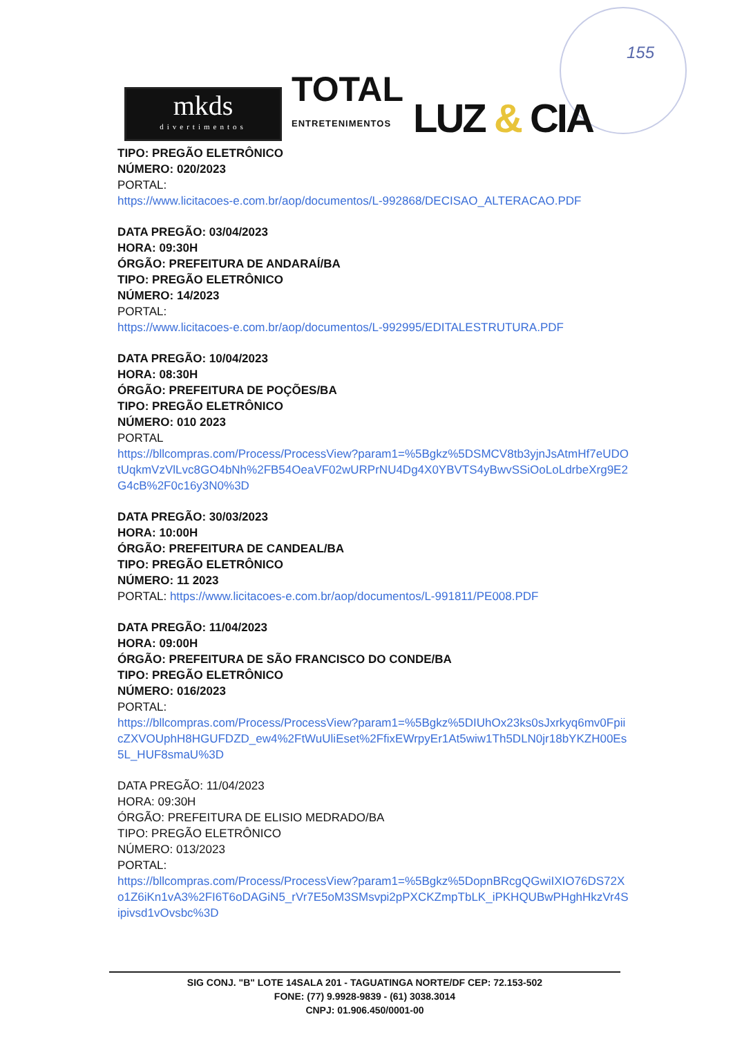155
mkds
divertimentos
TOTAL
ENTRETENIMENTOS
LUZ & CIA
TIPO: PREGÃO ELETRÔNICO
NÚMERO: 020/2023
PORTAL:
https://www.licitacoes-e.com.br/aop/documentos/L-992868/DECISAO_ALTERACAO.PDF
DATA PREGÃO: 03/04/2023
HORA: 09:30H
ÓRGÃO: PREFEITURA DE ANDARAÍ/BA
TIPO: PREGÃO ELETRÔNICO
NÚMERO: 14/2023
PORTAL:
https://www.licitacoes-e.com.br/aop/documentos/L-992995/EDITALESTRUTURA.PDF
DATA PREGÃO: 10/04/2023
HORA: 08:30H
ÓRGÃO: PREFEITURA DE POÇÕES/BA
TIPO: PREGÃO ELETRÔNICO
NÚMERO: 010 2023
PORTAL
https://bllcompras.com/Process/ProcessView?param1=%5Bgkz%5DSMCV8tb3yjnJsAtmHf7eUDOtUqkmVzVlLvc8GO4bNh%2FB54OeaVF02wURPrNU4Dg4X0YBVTS4yBwvSSiOoLoLdrbeXrg9E2G4cB%2F0c16y3N0%3D
DATA PREGÃO: 30/03/2023
HORA: 10:00H
ÓRGÃO: PREFEITURA DE CANDEAL/BA
TIPO: PREGÃO ELETRÔNICO
NÚMERO: 11 2023
PORTAL: https://www.licitacoes-e.com.br/aop/documentos/L-991811/PE008.PDF
DATA PREGÃO: 11/04/2023
HORA: 09:00H
ÓRGÃO: PREFEITURA DE SÃO FRANCISCO DO CONDE/BA
TIPO: PREGÃO ELETRÔNICO
NÚMERO: 016/2023
PORTAL:
https://bllcompras.com/Process/ProcessView?param1=%5Bgkz%5DIUhOx23ks0sJxrkyq6mv0FpiicZXVOUphH8HGUFDZD_ew4%2FtWuUliEset%2FfixEWrpyEr1At5wiw1Th5DLN0jr18bYKZH00Es5L_HUF8smaU%3D
DATA PREGÃO: 11/04/2023
HORA: 09:30H
ÓRGÃO: PREFEITURA DE ELISIO MEDRADO/BA
TIPO: PREGÃO ELETRÔNICO
NÚMERO: 013/2023
PORTAL:
https://bllcompras.com/Process/ProcessView?param1=%5Bgkz%5DopnBRcgQGwiIXIO76DS72Xo1Z6iKn1vA3%2FI6T6oDAGiN5_rVr7E5oM3SMsvpi2pPXCKZmpTbLK_iPKHQUBwPHghHkzVr4Sipivsd1vOvsbc%3D
SIG CONJ. "B" LOTE 14SALA 201 - TAGUATINGA NORTE/DF CEP: 72.153-502
FONE: (77) 9.9928-9839 - (61) 3038.3014
CNPJ: 01.906.450/0001-00